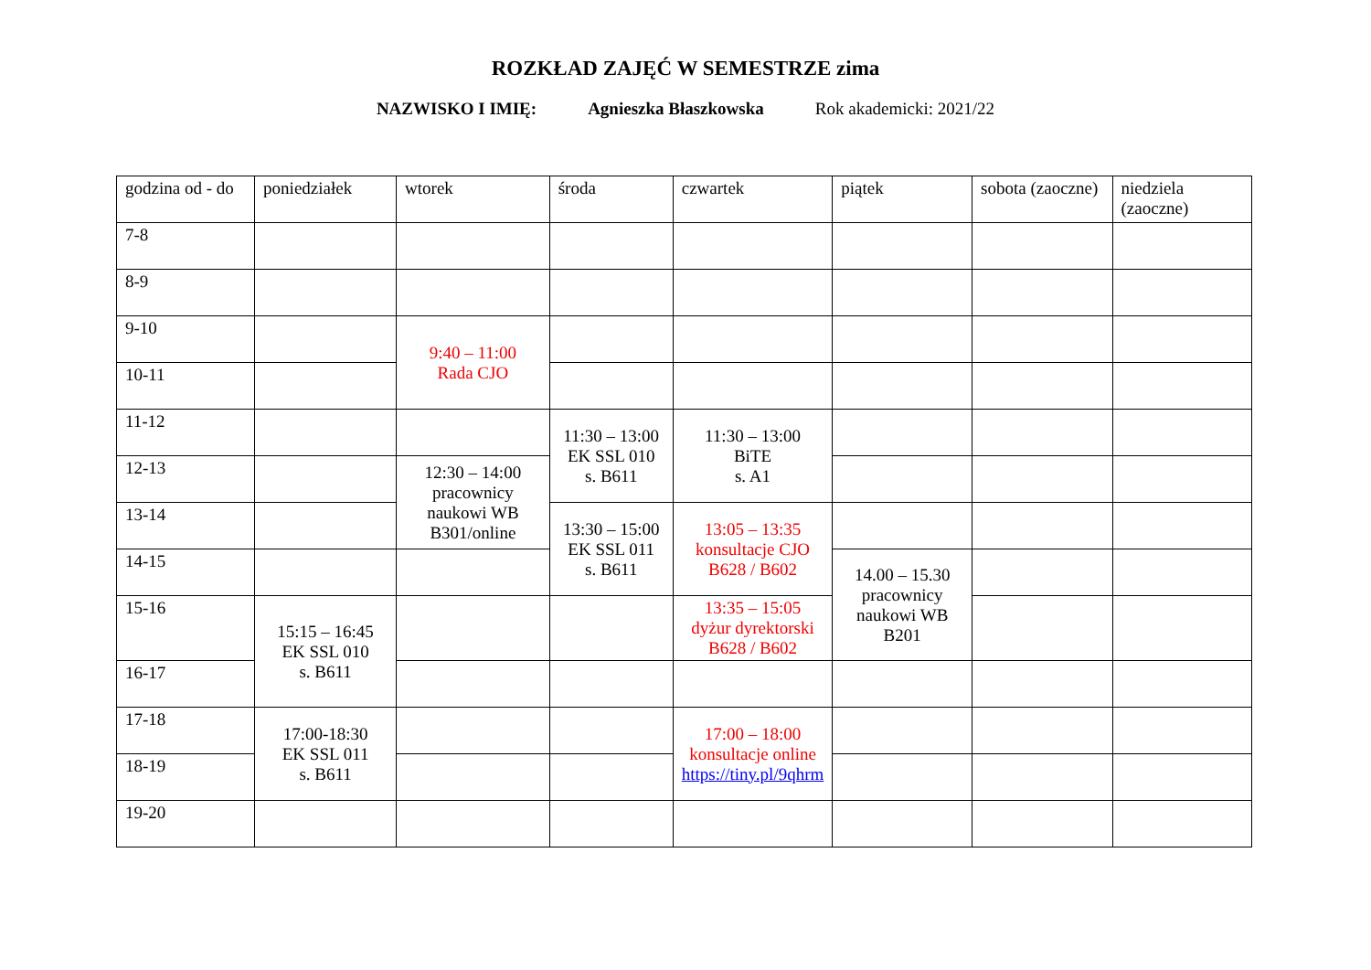ROZKŁAD ZAJĘĆ W SEMESTRZE zima
NAZWISKO I IMIĘ: Agnieszka Błaszkowska Rok akademicki: 2021/22
| godzina od - do | poniedziałek | wtorek | środa | czwartek | piątek | sobota (zaoczne) | niedziela (zaoczne) |
| --- | --- | --- | --- | --- | --- | --- | --- |
| 7-8 | | | | | | | |
| 8-9 | | | | | | | |
| 9-10 | | 9:40 – 11:00 Rada CJO | | | | | |
| 10-11 | | | | | | | |
| 11-12 | | | 11:30 – 13:00 EK SSL 010 s. B611 | 11:30 – 13:00 BiTE s. A1 | | | |
| 12-13 | | 12:30 – 14:00 pracownicy naukowi WB B301/online | | | | | |
| 13-14 | | | 13:30 – 15:00 EK SSL 011 s. B611 | 13:05 – 13:35 konsultacje CJO B628 / B602 | | | |
| 14-15 | | | | | 14.00 – 15.30 pracownicy naukowi WB B201 | | |
| 15-16 | 15:15 – 16:45 EK SSL 010 s. B611 | | | 13:35 – 15:05 dyżur dyrektorski B628 / B602 | | | |
| 16-17 | | | | | | | |
| 17-18 | 17:00-18:30 EK SSL 011 s. B611 | | | 17:00 – 18:00 konsultacje online https://tiny.pl/9qhrm | | | |
| 18-19 | | | | | | | |
| 19-20 | | | | | | | |